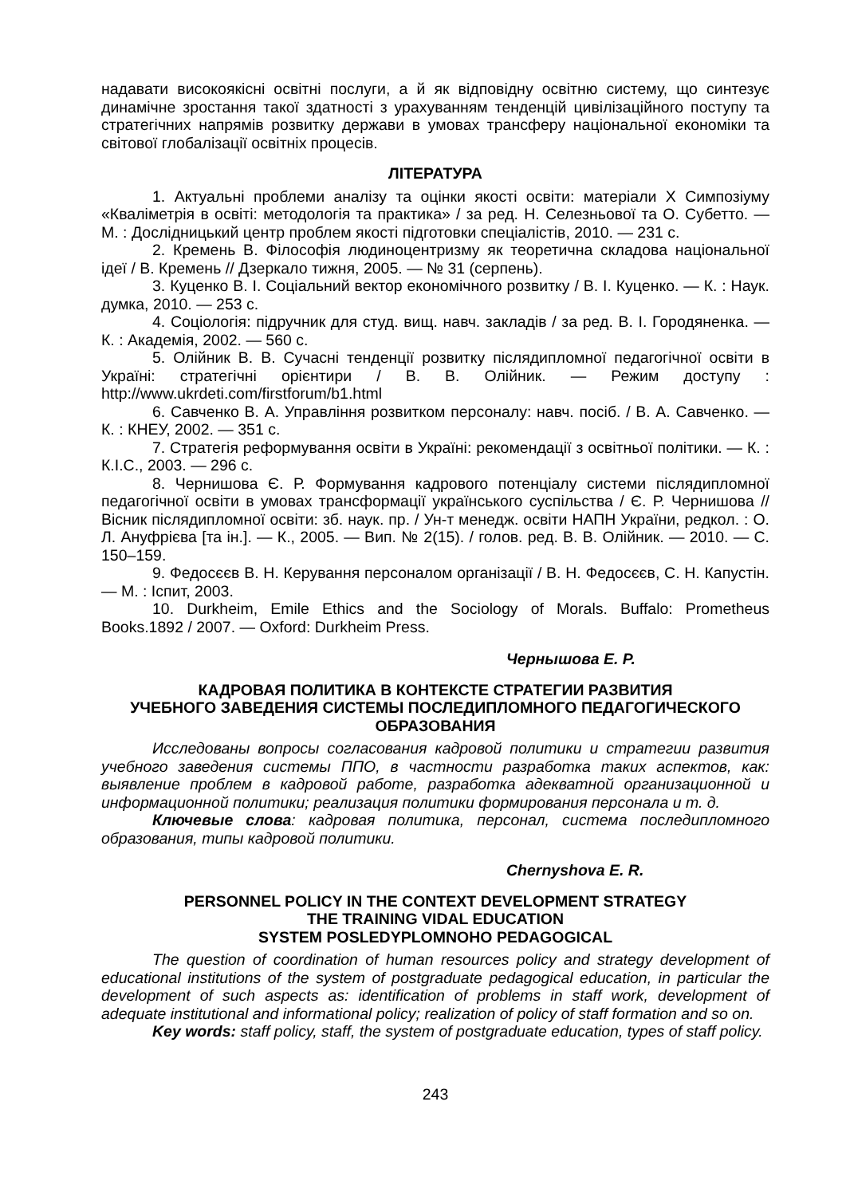надавати високоякісні освітні послуги, а й як відповідну освітню систему, що синтезує динамічне зростання такої здатності з урахуванням тенденцій цивілізаційного поступу та стратегічних напрямів розвитку держави в умовах трансферу національної економіки та світової глобалізації освітніх процесів.
ЛІТЕРАТУРА
1. Актуальні проблеми аналізу та оцінки якості освіти: матеріали X Симпозіуму «Кваліметрія в освіті: методологія та практика» / за ред. Н. Селезньової та О. Субетто. — М. : Дослідницький центр проблем якості підготовки спеціалістів, 2010. — 231 с.
2. Кремень В. Філософія людиноцентризму як теоретична складова національної ідеї / В. Кремень // Дзеркало тижня, 2005. — № 31 (серпень).
3. Куценко В. І. Соціальний вектор економічного розвитку / В. І. Куценко. — К. : Наук. думка, 2010. — 253 с.
4. Соціологія: підручник для студ. вищ. навч. закладів / за ред. В. І. Городяненка. — К. : Академія, 2002. — 560 с.
5. Олійник В. В. Сучасні тенденції розвитку післядипломної педагогічної освіти в Україні: стратегічні орієнтири / В. В. Олійник. — Режим доступу : http://www.ukrdeti.com/firstforum/b1.html
6. Савченко В. А. Управління розвитком персоналу: навч. посіб. / В. А. Савченко. — К. : КНЕУ, 2002. — 351 с.
7. Стратегія реформування освіти в Україні: рекомендації з освітньої політики. — К. : К.І.С., 2003. — 296 с.
8. Чернишова Є. Р. Формування кадрового потенціалу системи післядипломної педагогічної освіти в умовах трансформації українського суспільства / Є. Р. Чернишова // Вісник післядипломної освіти: зб. наук. пр. / Ун-т менедж. освіти НАПН України, редкол. : О. Л. Ануфрієва [та ін.]. — К., 2005. — Вип. № 2(15). / голов. ред. В. В. Олійник. — 2010. — С. 150–159.
9. Федосєєв В. Н. Керування персоналом організації / В. Н. Федосєєв, С. Н. Капустін. — М. : Іспит, 2003.
10. Durkheim, Emile Ethics and the Sociology of Morals. Buffalo: Prometheus Books.1892 / 2007. — Oxford: Durkheim Press.
Чернышова Е. Р.
КАДРОВАЯ ПОЛИТИКА В КОНТЕКСТЕ СТРАТЕГИИ РАЗВИТИЯ
УЧЕБНОГО ЗАВЕДЕНИЯ СИСТЕМЫ ПОСЛЕДИПЛОМНОГО ПЕДАГОГИЧЕСКОГО
ОБРАЗОВАНИЯ
Исследованы вопросы согласования кадровой политики и стратегии развития учебного заведения системы ППО, в частности разработка таких аспектов, как: выявление проблем в кадровой работе, разработка адекватной организационной и информационной политики; реализация политики формирования персонала и т. д.
Ключевые слова: кадровая политика, персонал, система последипломного образования, типы кадровой политики.
Chernyshova E. R.
PERSONNEL POLICY IN THE CONTEXT DEVELOPMENT STRATEGY
THE TRAINING VIDAL EDUCATION
SYSTEM POSLEDYPLOMNOHO PEDAGOGICAL
The question of coordination of human resources policy and strategy development of educational institutions of the system of postgraduate pedagogical education, in particular the development of such aspects as: identification of problems in staff work, development of adequate institutional and informational policy; realization of policy of staff formation and so on.
Key words: staff policy, staff, the system of postgraduate education, types of staff policy.
243